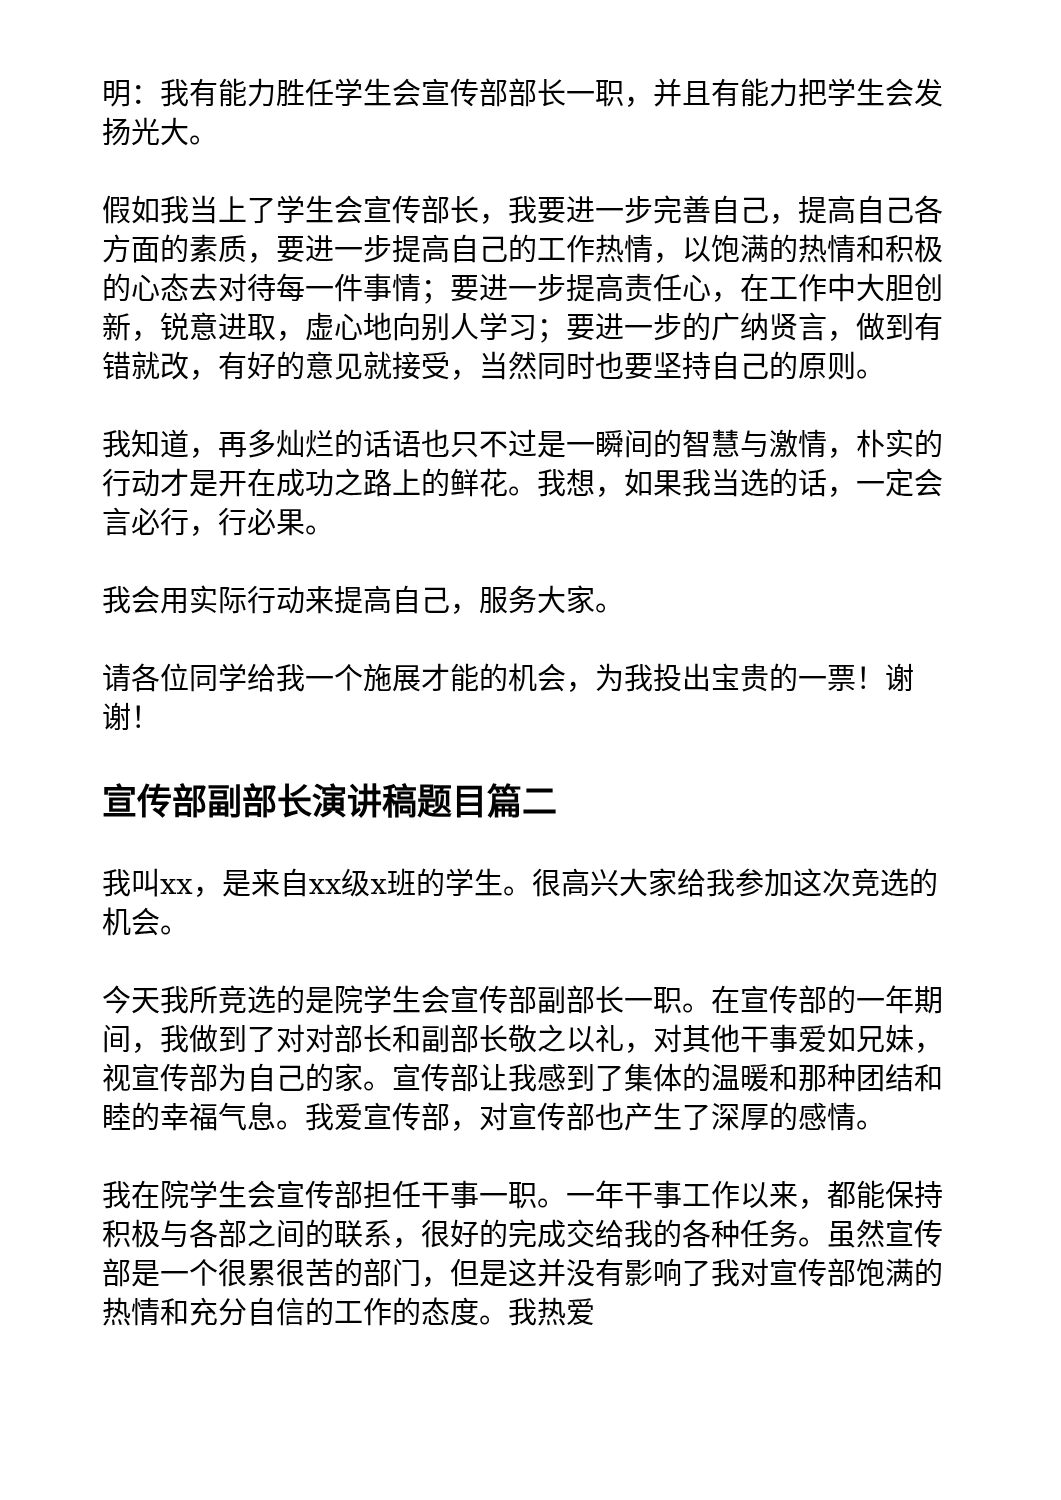明：我有能力胜任学生会宣传部部长一职，并且有能力把学生会发扬光大。
假如我当上了学生会宣传部长，我要进一步完善自己，提高自己各方面的素质，要进一步提高自己的工作热情，以饱满的热情和积极的心态去对待每一件事情；要进一步提高责任心，在工作中大胆创新，锐意进取，虚心地向别人学习；要进一步的广纳贤言，做到有错就改，有好的意见就接受，当然同时也要坚持自己的原则。
我知道，再多灿烂的话语也只不过是一瞬间的智慧与激情，朴实的行动才是开在成功之路上的鲜花。我想，如果我当选的话，一定会言必行，行必果。
我会用实际行动来提高自己，服务大家。
请各位同学给我一个施展才能的机会，为我投出宝贵的一票！谢谢！
宣传部副部长演讲稿题目篇二
我叫xx，是来自xx级x班的学生。很高兴大家给我参加这次竞选的机会。
今天我所竞选的是院学生会宣传部副部长一职。在宣传部的一年期间，我做到了对对部长和副部长敬之以礼，对其他干事爱如兄妹，视宣传部为自己的家。宣传部让我感到了集体的温暖和那种团结和睦的幸福气息。我爱宣传部，对宣传部也产生了深厚的感情。
我在院学生会宣传部担任干事一职。一年干事工作以来，都能保持积极与各部之间的联系，很好的完成交给我的各种任务。虽然宣传部是一个很累很苦的部门，但是这并没有影响了我对宣传部饱满的热情和充分自信的工作的态度。我热爱